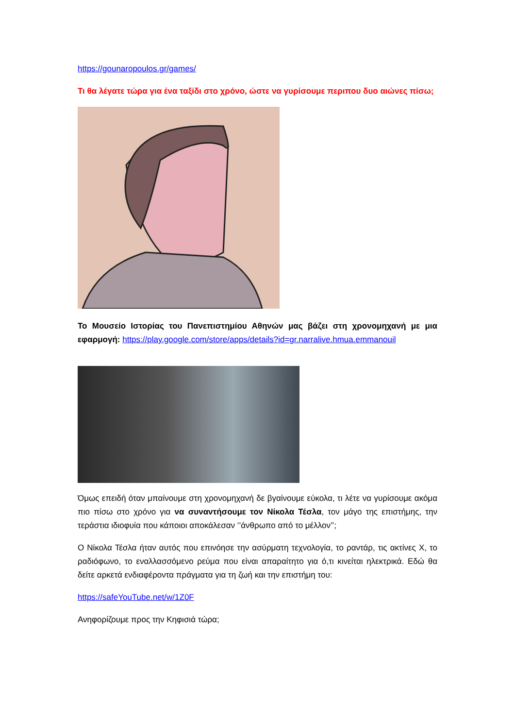https://gounaropoulos.gr/games/
Τι θα λέγατε τώρα για ένα ταξίδι στο χρόνο, ώστε να γυρίσουμε περιπου δυο αιώνες πίσω;
Το Μουσείο Ιστορίας του Πανεπιστημίου Αθηνών μας βάζει στη χρονομηχανή με μια εφαρμογή: https://play.google.com/store/apps/details?id=gr.narralive.hmua.emmanouil
Όμως επειδή όταν μπαίνουμε στη χρονομηχανή δε βγαίνουμε εύκολα, τι λέτε να γυρίσουμε ακόμα πιο πίσω στο χρόνο για να συναντήσουμε τον Νίκολα Τέσλα, τον μάγο της επιστήμης, την τεράστια ιδιοφυία που κάποιοι αποκάλεσαν ‘’άνθρωπο από το μέλλον’’;
Ο Νίκολα Τέσλα ήταν αυτός που επινόησε την ασύρματη τεχνολογία, το ραντάρ, τις ακτίνες Χ, το ραδιόφωνο, το εναλλασσόμενο ρεύμα που είναι απαραίτητο για ό,τι κινείται ηλεκτρικά. Εδώ θα δείτε αρκετά ενδιαφέροντα πράγματα για τη ζωή και την επιστήμη του:
https://safeYouTube.net/w/1Z0F
Ανηφορίζουμε προς την Κηφισιά τώρα;